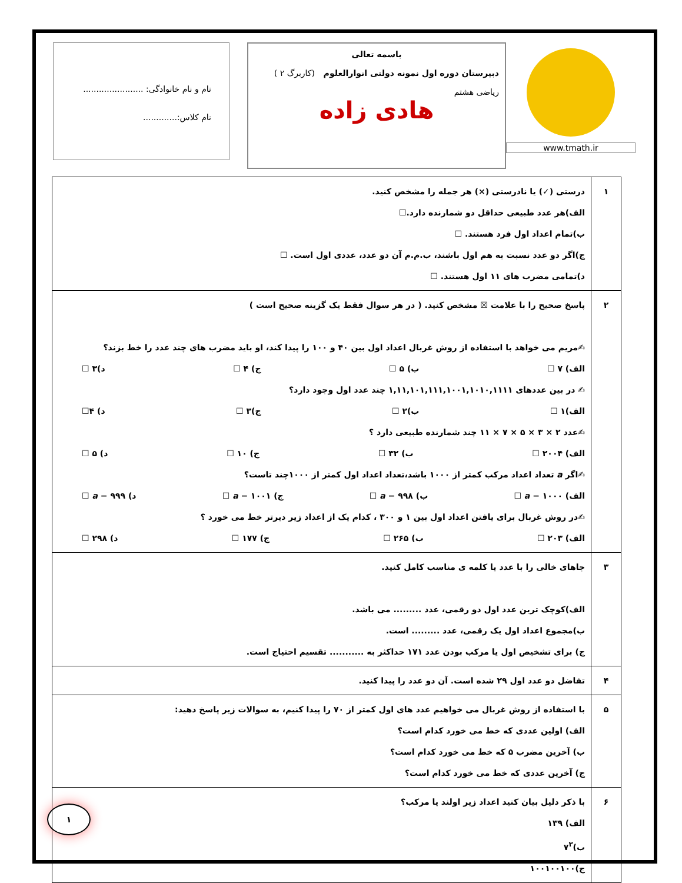www.tmath.ir
باسمه تعالی
دبیرستان دوره اول نمونه دولتی انوارالعلوم (کاربرگ ۲ )
ریاضی هشتم
هادی زاده
نام و نام خانوادگی: .......................
نام کلاس:.............
| ۱ | درستی (✓) یا نادرستی (×) هر جمله را مشخص کنید. الف)هر عدد طبیعی حداقل دو شمارنده دارد.☐ ب)تمام اعداد اول فرد هستند. ☐ ج)اگر دو عدد نسبت به هم اول باشند، ب.م.م آن دو عدد، عددی اول است. ☐ د)تمامی مضرب های ۱۱ اول هستند. ☐ |
| ۲ | پاسخ صحیح را با علامت ☒ مشخص کنید. ( در هر سوال فقط یک گزینه صحیح است ) ✍مریم می خواهد با استفاده از روش غربال اعداد اول بین ۴۰ و ۱۰۰ را پیدا کند، او باید مضرب های چند عدد را خط بزند؟ الف) ۷ ☐ ب) ۵ ☐ ج) ۴ ☐ د)۳ ☐ ✍ در بین عددهای ۱,۱۱,۱۰۱,۱۱۱,۱۰۰۱,۱۰۱۰,۱۱۱۱ چند عدد اول وجود دارد؟ الف)۱ ☐ ب)۲ ☐ ج)۳ ☐ د) ۴☐ ✍عدد ۲ × ۳ × ۵ × ۷ × ۱۱ چند شمارنده طبیعی دارد ؟ الف) ۲۰۰۴ ☐ ب) ۳۲ ☐ ج) ۱۰ ☐ د) ۵ ☐ ✍اگر a تعداد اعداد مرکب کمتر از ۱۰۰۰ باشد،تعداد اعداد اول کمتر از ۱۰۰۰چند تاست؟ الف) ۱۰۰۰ − a ☐ ب) ۹۹۸ − a ☐ ج) ۱۰۰۱ − a ☐ د) ۹۹۹ − a ☐ ✍در روش غربال برای یافتن اعداد اول بین ۱ و ۳۰۰ ، کدام یک از اعداد زیر دیرتر خط می خورد ؟ الف) ۲۰۳ ☐ ب) ۲۶۵ ☐ ج) ۱۷۷ ☐ د) ۲۹۸ ☐ |
| ۳ | جاهای خالی را با عدد یا کلمه ی مناسب کامل کنید. الف)کوچک ترین عدد اول دو رقمی، عدد ......... می باشد. ب)مجموع اعداد اول یک رقمی، عدد ......... است. ج) برای تشخیص اول یا مرکب بودن عدد ۱۷۱ حداکثر به ........... تقسیم احتیاج است. |
| ۴ | تفاضل دو عدد اول ۲۹ شده است. آن دو عدد را پیدا کنید. |
| ۵ | با استفاده از روش غربال می خواهیم عدد های اول کمتر از ۷۰ را پیدا کنیم، به سوالات زیر پاسخ دهید: الف) اولین عددی که خط می خورد کدام است؟ ب) آخرین مضرب ۵ که خط می خورد کدام است؟ ج) آخرین عددی که خط می خورد کدام است؟ |
| ۶ | با ذکر دلیل بیان کنید اعداد زیر اولند یا مرکب؟ الف) ۱۳۹ ب)۷<sup>۳</sup> ج)۱۰۰۱۰۰۱۰۰ |
۱